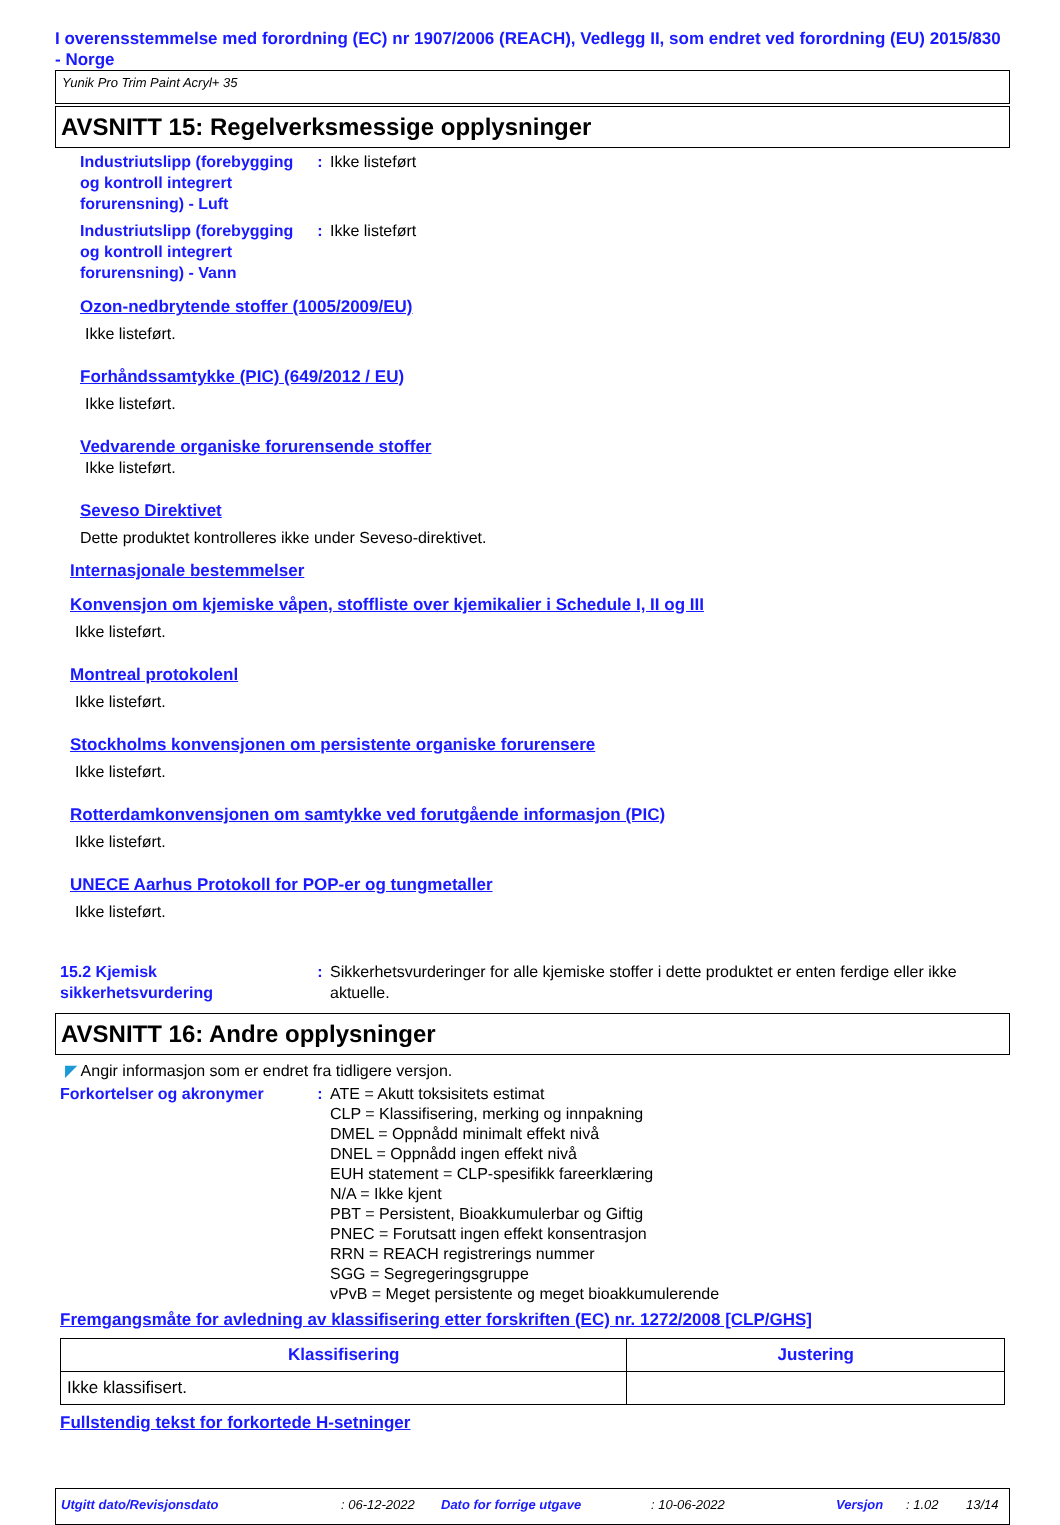I overensstemmelse med forordning (EC) nr 1907/2006 (REACH), Vedlegg II, som endret ved forordning (EU) 2015/830 - Norge
Yunik Pro Trim Paint Acryl+ 35
AVSNITT 15: Regelverksmessige opplysninger
Industriutslipp (forebygging og kontroll integrert forurensning) - Luft
: Ikke listeført
Industriutslipp (forebygging og kontroll integrert forurensning) - Vann
: Ikke listeført
Ozon-nedbrytende stoffer (1005/2009/EU)
Ikke listeført.
Forhåndssamtykke (PIC) (649/2012 / EU)
Ikke listeført.
Vedvarende organiske forurensende stoffer
Ikke listeført.
Seveso Direktivet
Dette produktet kontrolleres ikke under Seveso-direktivet.
Internasjonale bestemmelser
Konvensjon om kjemiske våpen, stoffliste over kjemikalier i Schedule I, II og III
Ikke listeført.
Montreal protokolenl
Ikke listeført.
Stockholms konvensjonen om persistente organiske forurensere
Ikke listeført.
Rotterdamkonvensjonen om samtykke ved forutgående informasjon (PIC)
Ikke listeført.
UNECE Aarhus Protokoll for POP-er og tungmetaller
Ikke listeført.
15.2 Kjemisk sikkerhetsvurdering
: Sikkerhetsvurderinger for alle kjemiske stoffer i dette produktet er enten ferdige eller ikke aktuelle.
AVSNITT 16: Andre opplysninger
◤ Angir informasjon som er endret fra tidligere versjon.
Forkortelser og akronymer : ATE = Akutt toksisitets estimat
CLP = Klassifisering, merking og innpakning
DMEL = Oppnådd minimalt effekt nivå
DNEL = Oppnådd ingen effekt nivå
EUH statement = CLP-spesifikk fareerklæring
N/A = Ikke kjent
PBT = Persistent, Bioakkumulerbar og Giftig
PNEC = Forutsatt ingen effekt konsentrasjon
RRN = REACH registrerings nummer
SGG = Segregeringsgruppe
vPvB = Meget persistente og meget bioakkumulerende
Fremgangsmåte for avledning av klassifisering etter forskriften (EC) nr. 1272/2008 [CLP/GHS]
| Klassifisering | Justering |
| --- | --- |
| Ikke klassifisert. | |
Fullstendig tekst for forkortede H-setninger
Utgitt dato/Revisjonsdato: 06-12-2022 Dato for forrige utgave: 10-06-2022 Versjon: 1.02 13/14